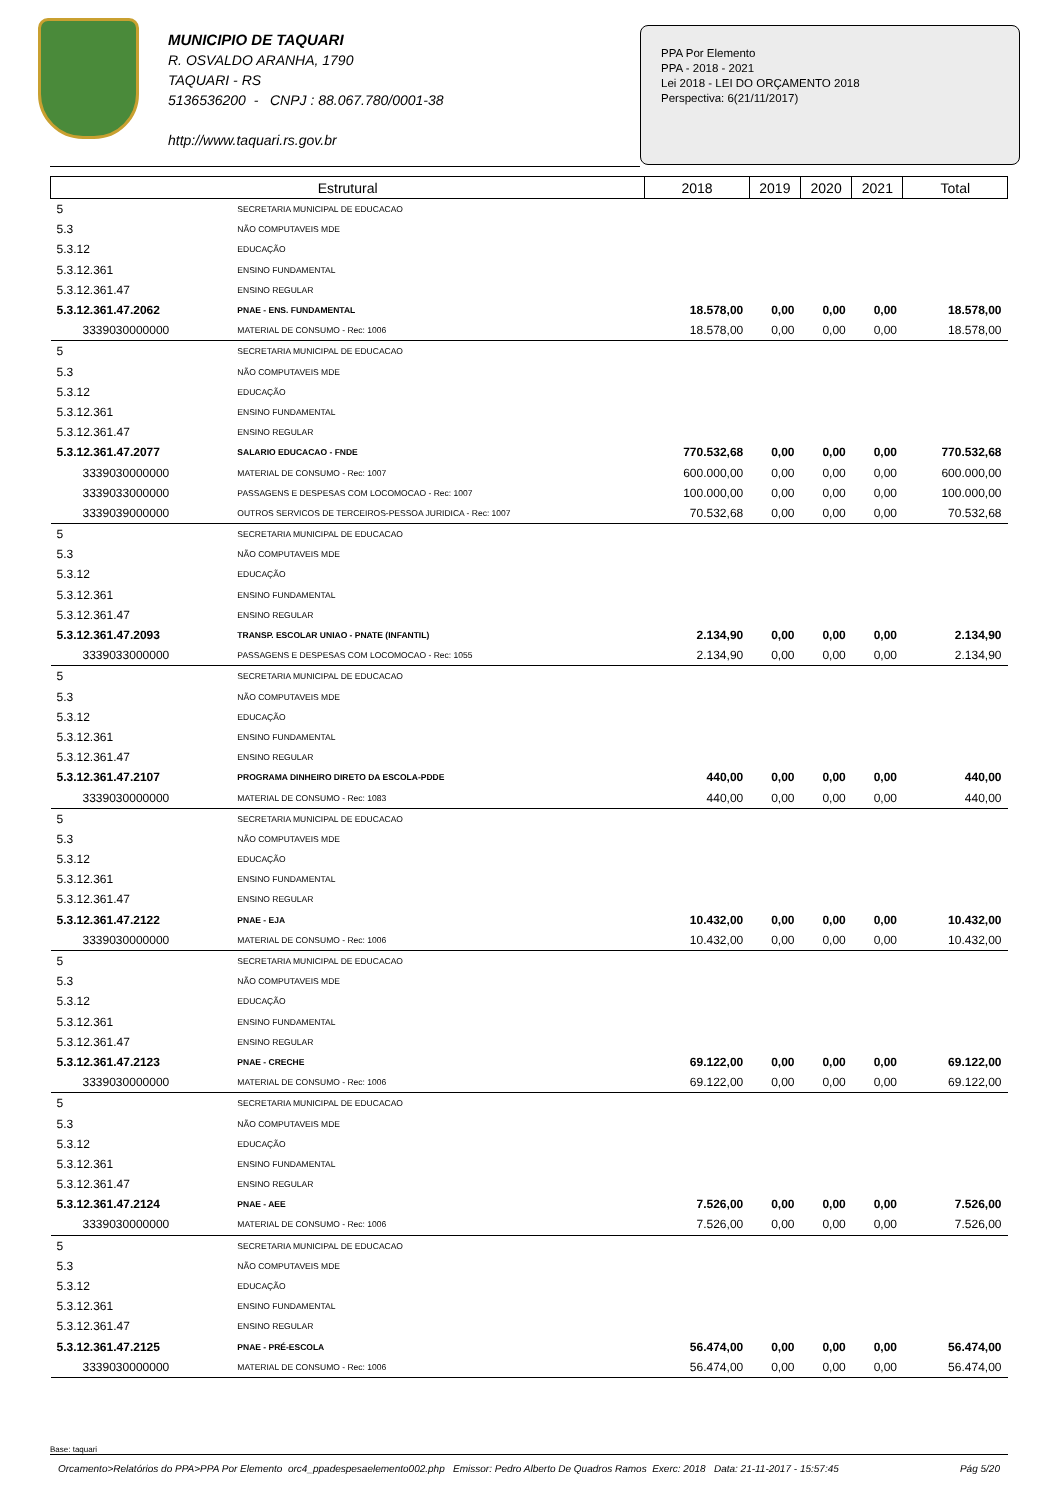MUNICIPIO DE TAQUARI
R. OSVALDO ARANHA, 1790
TAQUARI - RS
5136536200 - CNPJ : 88.067.780/0001-38
http://www.taquari.rs.gov.br
PPA Por Elemento
PPA - 2018 - 2021
Lei 2018 - LEI DO ORÇAMENTO 2018
Perspectiva: 6(21/11/2017)
| Estrutural | | 2018 | 2019 | 2020 | 2021 | Total |
| --- | --- | --- | --- | --- | --- | --- |
| 5 | SECRETARIA MUNICIPAL DE EDUCACAO | | | | | |
| 5.3 | NÃO COMPUTAVEIS MDE | | | | | |
| 5.3.12 | EDUCAÇÃO | | | | | |
| 5.3.12.361 | ENSINO FUNDAMENTAL | | | | | |
| 5.3.12.361.47 | ENSINO REGULAR | | | | | |
| 5.3.12.361.47.2062 | PNAE - ENS. FUNDAMENTAL | 18.578,00 | 0,00 | 0,00 | 0,00 | 18.578,00 |
| 3339030000000 | MATERIAL DE CONSUMO - Rec: 1006 | 18.578,00 | 0,00 | 0,00 | 0,00 | 18.578,00 |
| 5 | SECRETARIA MUNICIPAL DE EDUCACAO | | | | | |
| 5.3 | NÃO COMPUTAVEIS MDE | | | | | |
| 5.3.12 | EDUCAÇÃO | | | | | |
| 5.3.12.361 | ENSINO FUNDAMENTAL | | | | | |
| 5.3.12.361.47 | ENSINO REGULAR | | | | | |
| 5.3.12.361.47.2077 | SALARIO EDUCACAO - FNDE | 770.532,68 | 0,00 | 0,00 | 0,00 | 770.532,68 |
| 3339030000000 | MATERIAL DE CONSUMO - Rec: 1007 | 600.000,00 | 0,00 | 0,00 | 0,00 | 600.000,00 |
| 3339033000000 | PASSAGENS E DESPESAS COM LOCOMOCAO - Rec: 1007 | 100.000,00 | 0,00 | 0,00 | 0,00 | 100.000,00 |
| 3339039000000 | OUTROS SERVICOS DE TERCEIROS-PESSOA JURIDICA - Rec: 1007 | 70.532,68 | 0,00 | 0,00 | 0,00 | 70.532,68 |
| 5 | SECRETARIA MUNICIPAL DE EDUCACAO | | | | | |
| 5.3 | NÃO COMPUTAVEIS MDE | | | | | |
| 5.3.12 | EDUCAÇÃO | | | | | |
| 5.3.12.361 | ENSINO FUNDAMENTAL | | | | | |
| 5.3.12.361.47 | ENSINO REGULAR | | | | | |
| 5.3.12.361.47.2093 | TRANSP. ESCOLAR UNIAO - PNATE (INFANTIL) | 2.134,90 | 0,00 | 0,00 | 0,00 | 2.134,90 |
| 3339033000000 | PASSAGENS E DESPESAS COM LOCOMOCAO - Rec: 1055 | 2.134,90 | 0,00 | 0,00 | 0,00 | 2.134,90 |
| 5 | SECRETARIA MUNICIPAL DE EDUCACAO | | | | | |
| 5.3 | NÃO COMPUTAVEIS MDE | | | | | |
| 5.3.12 | EDUCAÇÃO | | | | | |
| 5.3.12.361 | ENSINO FUNDAMENTAL | | | | | |
| 5.3.12.361.47 | ENSINO REGULAR | | | | | |
| 5.3.12.361.47.2107 | PROGRAMA DINHEIRO DIRETO DA ESCOLA-PDDE | 440,00 | 0,00 | 0,00 | 0,00 | 440,00 |
| 3339030000000 | MATERIAL DE CONSUMO - Rec: 1083 | 440,00 | 0,00 | 0,00 | 0,00 | 440,00 |
| 5 | SECRETARIA MUNICIPAL DE EDUCACAO | | | | | |
| 5.3 | NÃO COMPUTAVEIS MDE | | | | | |
| 5.3.12 | EDUCAÇÃO | | | | | |
| 5.3.12.361 | ENSINO FUNDAMENTAL | | | | | |
| 5.3.12.361.47 | ENSINO REGULAR | | | | | |
| 5.3.12.361.47.2122 | PNAE - EJA | 10.432,00 | 0,00 | 0,00 | 0,00 | 10.432,00 |
| 3339030000000 | MATERIAL DE CONSUMO - Rec: 1006 | 10.432,00 | 0,00 | 0,00 | 0,00 | 10.432,00 |
| 5 | SECRETARIA MUNICIPAL DE EDUCACAO | | | | | |
| 5.3 | NÃO COMPUTAVEIS MDE | | | | | |
| 5.3.12 | EDUCAÇÃO | | | | | |
| 5.3.12.361 | ENSINO FUNDAMENTAL | | | | | |
| 5.3.12.361.47 | ENSINO REGULAR | | | | | |
| 5.3.12.361.47.2123 | PNAE - CRECHE | 69.122,00 | 0,00 | 0,00 | 0,00 | 69.122,00 |
| 3339030000000 | MATERIAL DE CONSUMO - Rec: 1006 | 69.122,00 | 0,00 | 0,00 | 0,00 | 69.122,00 |
| 5 | SECRETARIA MUNICIPAL DE EDUCACAO | | | | | |
| 5.3 | NÃO COMPUTAVEIS MDE | | | | | |
| 5.3.12 | EDUCAÇÃO | | | | | |
| 5.3.12.361 | ENSINO FUNDAMENTAL | | | | | |
| 5.3.12.361.47 | ENSINO REGULAR | | | | | |
| 5.3.12.361.47.2124 | PNAE - AEE | 7.526,00 | 0,00 | 0,00 | 0,00 | 7.526,00 |
| 3339030000000 | MATERIAL DE CONSUMO - Rec: 1006 | 7.526,00 | 0,00 | 0,00 | 0,00 | 7.526,00 |
| 5 | SECRETARIA MUNICIPAL DE EDUCACAO | | | | | |
| 5.3 | NÃO COMPUTAVEIS MDE | | | | | |
| 5.3.12 | EDUCAÇÃO | | | | | |
| 5.3.12.361 | ENSINO FUNDAMENTAL | | | | | |
| 5.3.12.361.47 | ENSINO REGULAR | | | | | |
| 5.3.12.361.47.2125 | PNAE - PRÉ-ESCOLA | 56.474,00 | 0,00 | 0,00 | 0,00 | 56.474,00 |
| 3339030000000 | MATERIAL DE CONSUMO - Rec: 1006 | 56.474,00 | 0,00 | 0,00 | 0,00 | 56.474,00 |
Base: taquari
Orcamento>Relatórios do PPA>PPA Por Elemento orc4_ppadespesaelemento002.php Emissor: Pedro Alberto De Quadros Ramos Exerc: 2018 Data: 21-11-2017 - 15:57:45 Pág 5/20